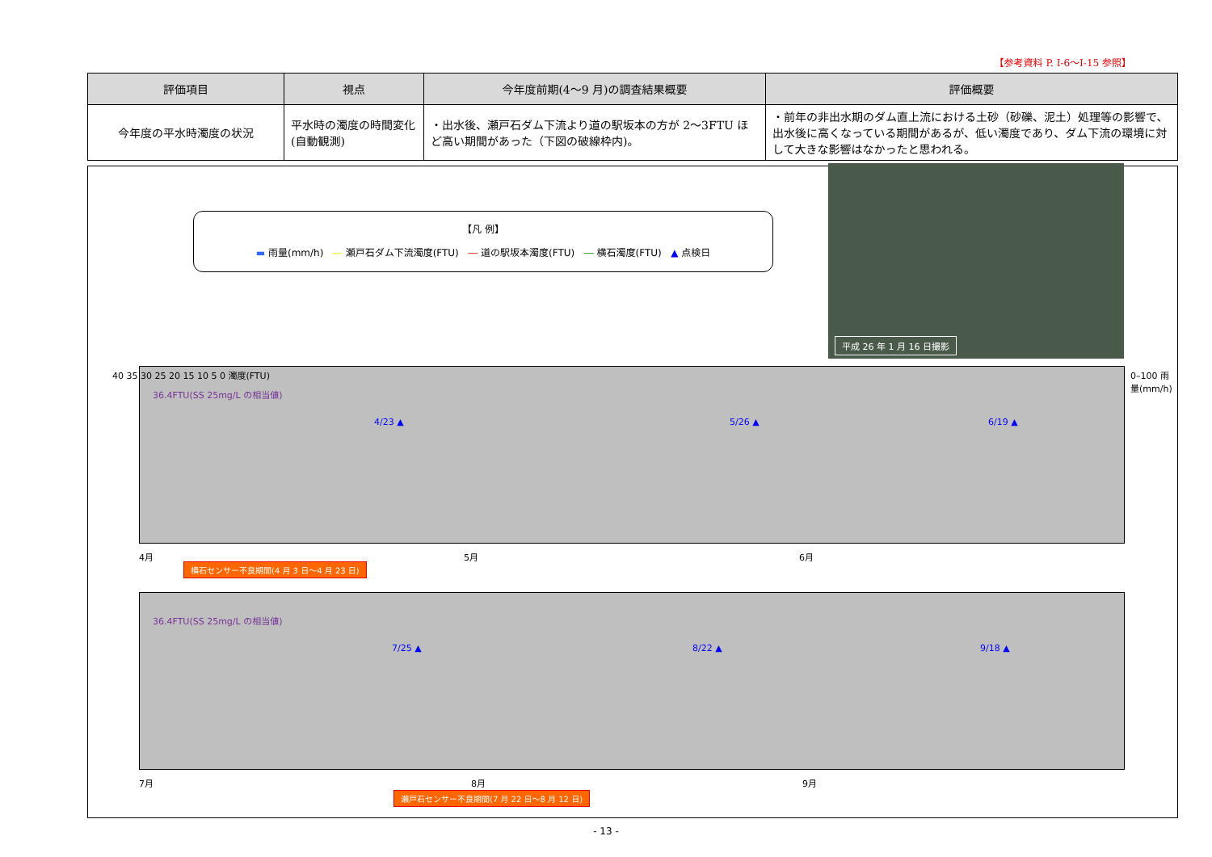【参考資料 P. Ⅰ-6～Ⅰ-15 参照】
| 評価項目 | 視点 | 今年度前期(4～9 月)の調査結果概要 | 評価概要 |
| --- | --- | --- | --- |
| 今年度の平水時濁度の状況 | 平水時の濁度の時間変化(自動観測) | ・出水後、瀬戸石ダム下流より道の駅坂本の方が 2～3FTU ほど高い期間があった（下図の破線枠内)。 | ・前年の非出水期のダム直上流における土砂（砂礫、泥土）処理等の影響で、出水後に高くなっている期間があるが、低い濁度であり、ダム下流の環境に対して大きな影響はなかったと思われる。 |
【凡 例】
▬ 雨量(mm/h) ― 瀬戸石ダム下流濁度(FTU) ― 道の駅坂本濁度(FTU) ― 横石濁度(FTU) ▲ 点検日
平成 26 年 1 月 16 日撮影
36.4FTU(SS 25mg/L の相当値)
4/23 ▲ 5/26 ▲ 6/19 ▲
40 35 30 25 20 15 10 5 0 濁度(FTU)
0–100 雨量(mm/h)
4月 5月 6月
横石センサー不良期間(4 月 3 日～4 月 23 日)
36.4FTU(SS 25mg/L の相当値)
7/25 ▲ 8/22 ▲ 9/18 ▲
7月 8月 9月
瀬戸石センサー不良期間(7 月 22 日～8 月 12 日)
- 13 -